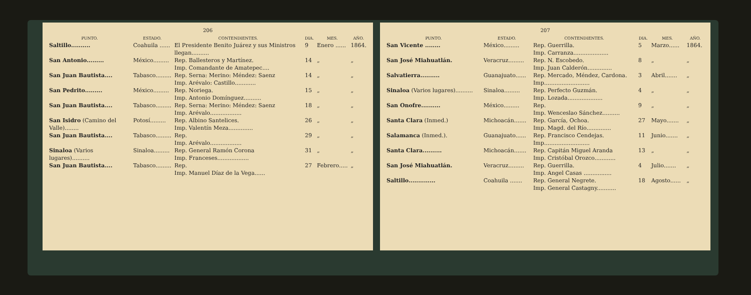206
| PUNTO. | ESTADO. | CONTENDIENTES. | DIA. | MES. | AÑO. |
| --- | --- | --- | --- | --- | --- |
| Saltillo.......... | Coahuila ...... | El Presidente Benito Juárez y sus Ministros llegan.......... | 9 | Enero ...... | 1864. |
| San Antonio......... | México......... | Rep. Ballesteros y Martínez. Imp. Comandante de Amatepec.... | 14 | „ | „ |
| San Juan Bautista.... | Tabasco......... | Rep. Serna: Merino: Méndez: Saenz Imp. Arévalo: Castillo............ | 14 | „ | „ |
| San Pedrito......... | México......... | Rep. Noriega. Imp. Antonio Domínguez.......... | 15 | „ | „ |
| San Juan Bautista.... | Tabasco......... | Rep. Serna: Merino: Méndez: Saenz Imp. Arévalo.................. | 18 | „ | „ |
| San Isidro (Camino del Valle)........ | Potosí......... | Rep. Albino Santelices. Imp. Valentín Meza.............. | 26 | „ | „ |
| San Juan Bautista.... | Tabasco......... | Rep. Imp. Arévalo.................. | 29 | „ | „ |
| Sinaloa (Varios lugares).......... | Sinaloa......... | Rep. General Ramón Corona Imp. Franceses.................. | 31 | „ | „ |
| San Juan Bautista.... | Tabasco......... | Rep. Imp. Manuel Díaz de la Vega...... | 27 | Febrero..... | „ |
207
| PUNTO. | ESTADO. | CONTENDIENTES. | DIA. | MES. | AÑO. |
| --- | --- | --- | --- | --- | --- |
| San Vicente ........ | México......... | Rep. Guerrilla. Imp. Carranza.................... | 5 | Marzo...... | 1864. |
| San José Miahuatlán. | Veracruz......... | Rep. N. Escobedo. Imp. Juan Calderón.............. | 8 | „ | „ |
| Salvatierra.......... | Guanajuato...... | Rep. Mercado, Méndez, Cardona. Imp.......................... | 3 | Abril....... | „ |
| Sinaloa (Varios lugares).......... | Sinaloa......... | Rep. Perfecto Guzmán. Imp. Lozada.................... | 4 | „ | „ |
| San Onofre.......... | México......... | Rep. Imp. Wenceslao Sánchez.......... | 9 | „ | „ |
| Santa Clara (Inmed.) | Michoacán....... | Rep. García, Ochoa. Imp. Magd. del Río.............. | 27 | Mayo....... | „ |
| Salamanca (Inmed.). | Guanajuato...... | Rep. Francisco Cendejas. Imp.......................... | 11 | Junio....... | „ |
| Santa Clara.......... | Michoacán....... | Rep. Capitán Miguel Aranda Imp. Cristóbal Orozco............ | 13 | „ | „ |
| San José Miahuatlán. | Veracruz......... | Rep. Guerrilla. Imp. Angel Casas ................ | 4 | Julio....... | „ |
| Saltillo.............. | Coahuila ....... | Rep. General Negrete. Imp. General Castagny........... | 18 | Agosto...... | „ |